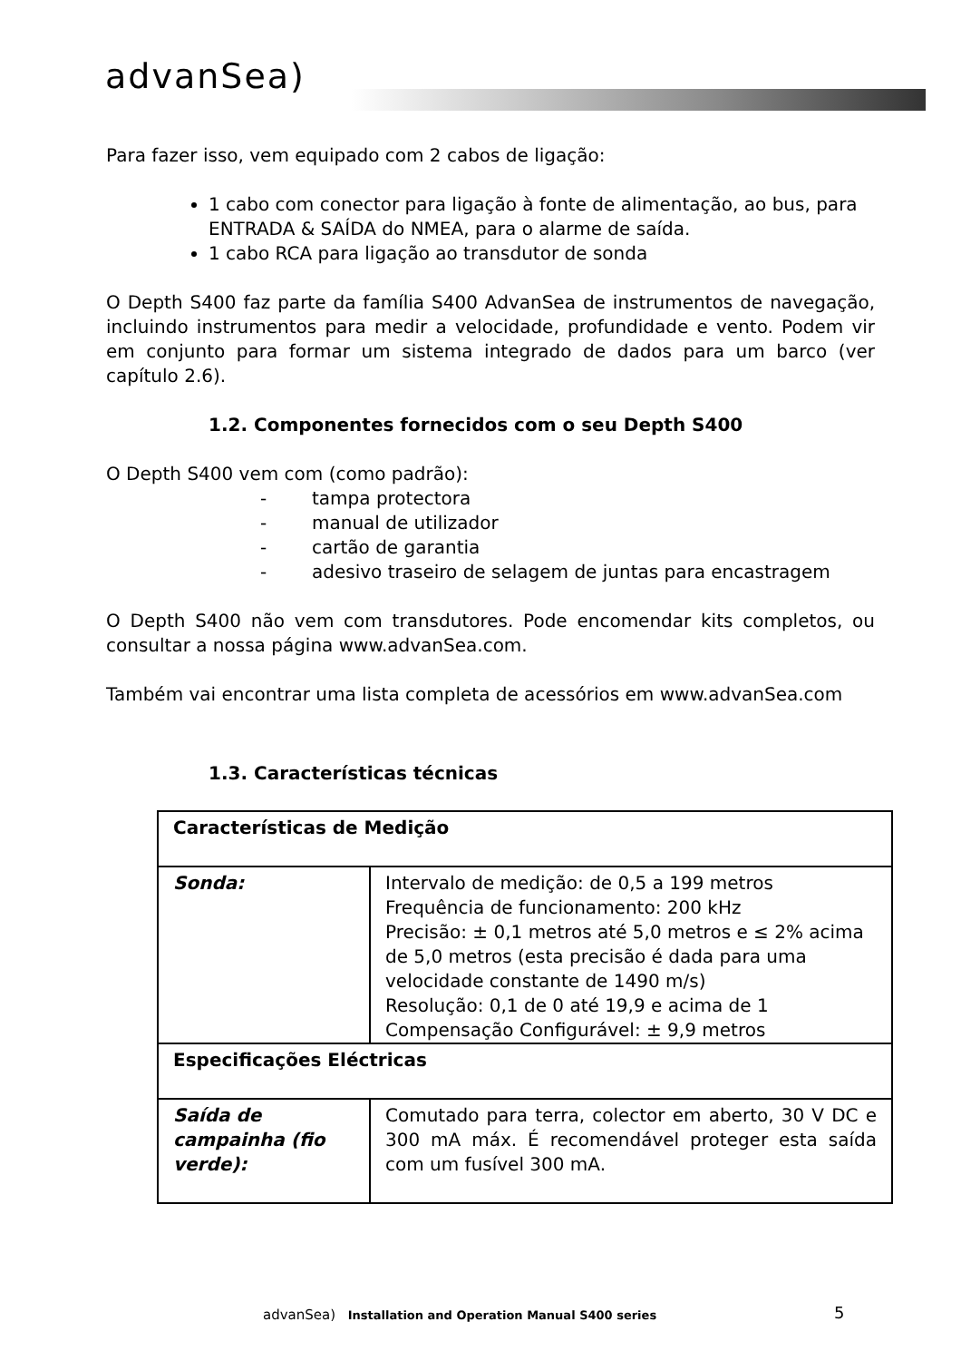advanSea)
Para fazer isso, vem equipado com 2 cabos de ligação:
1 cabo com conector para ligação à fonte de alimentação, ao bus, para ENTRADA & SAÍDA do NMEA, para o alarme de saída.
1 cabo RCA para ligação ao transdutor de sonda
O Depth S400 faz parte da família S400 AdvanSea de instrumentos de navegação, incluindo instrumentos para medir a velocidade, profundidade e vento. Podem vir em conjunto para formar um sistema integrado de dados para um barco (ver capítulo 2.6).
1.2. Componentes fornecidos com o seu Depth S400
O Depth S400 vem com (como padrão):
- tampa protectora
- manual de utilizador
- cartão de garantia
- adesivo traseiro de selagem de juntas para encastragem
O Depth S400 não vem com transdutores. Pode encomendar kits completos, ou consultar a nossa página www.advanSea.com.
Também vai encontrar uma lista completa de acessórios em www.advanSea.com
1.3. Características técnicas
| Características de Medição | |
| Sonda: | Intervalo de medição: de 0,5 a 199 metros Frequência de funcionamento: 200 kHz Precisão: ± 0,1 metros até 5,0 metros e ≤ 2% acima de 5,0 metros (esta precisão é dada para uma velocidade constante de 1490 m/s) Resolução: 0,1 de 0 até 19,9 e acima de 1 Compensação Configurável: ± 9,9 metros |
| Especificações Eléctricas | |
| Saída de campainha (fio verde): | Comutado para terra, colector em aberto, 30 V DC e 300 mA máx. É recomendável proteger esta saída com um fusível 300 mA. |
advanSea) Installation and Operation Manual S400 series
5